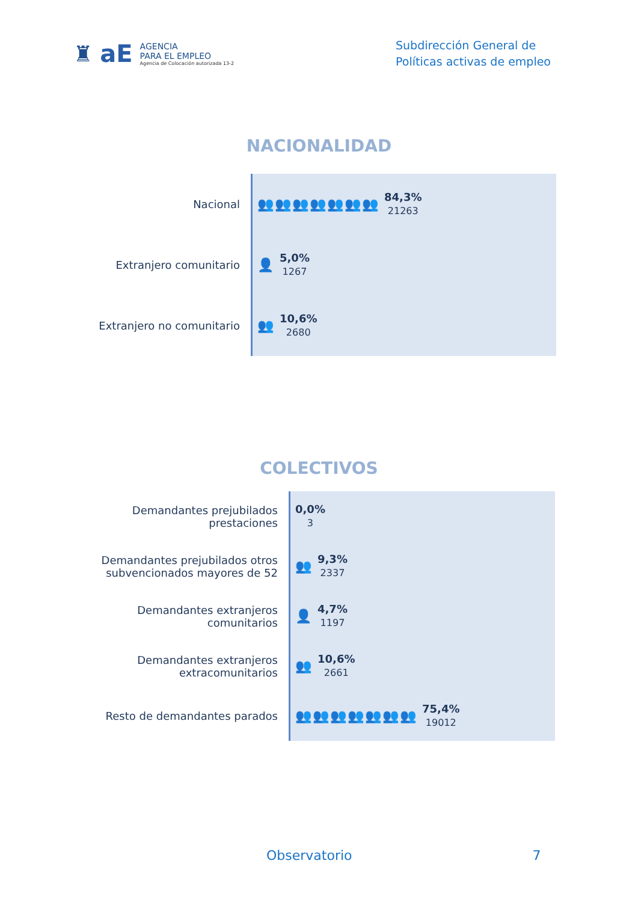♜ aE
AGENCIA
PARA EL EMPLEO
Agencia de Colocación autorizada 13-2
Subdirección General de
Políticas activas de empleo
NACIONALIDAD
Nacional
Extranjero comunitario
Extranjero no comunitario
👥👥👥👥👥👥👥
84,3%
21263
👤
5,0%
1267
👥
10,6%
2680
COLECTIVOS
Demandantes prejubilados
prestaciones
Demandantes prejubilados otros
subvencionados mayores de 52
Demandantes extranjeros
comunitarios
Demandantes extranjeros
extracomunitarios
Resto de demandantes parados
0,0%
3
👥
9,3%
2337
👤
4,7%
1197
👥
10,6%
2661
👥👥👥👥👥👥👥
75,4%
19012
Observatorio 7